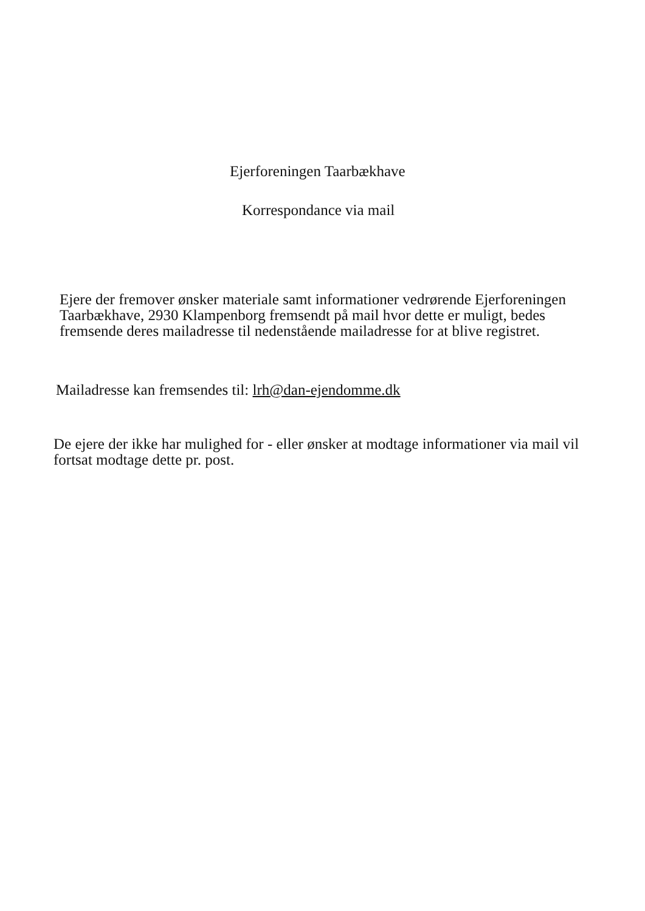Ejerforeningen Taarbækhave
Korrespondance via mail
Ejere der fremover ønsker materiale samt informationer vedrørende Ejerforeningen Taarbækhave, 2930 Klampenborg fremsendt på mail hvor dette er muligt, bedes fremsende deres mailadresse til nedenstående mailadresse for at blive registret.
Mailadresse kan fremsendes til: lrh@dan-ejendomme.dk
De ejere der ikke har mulighed for - eller ønsker at modtage informationer via mail vil fortsat modtage dette pr. post.